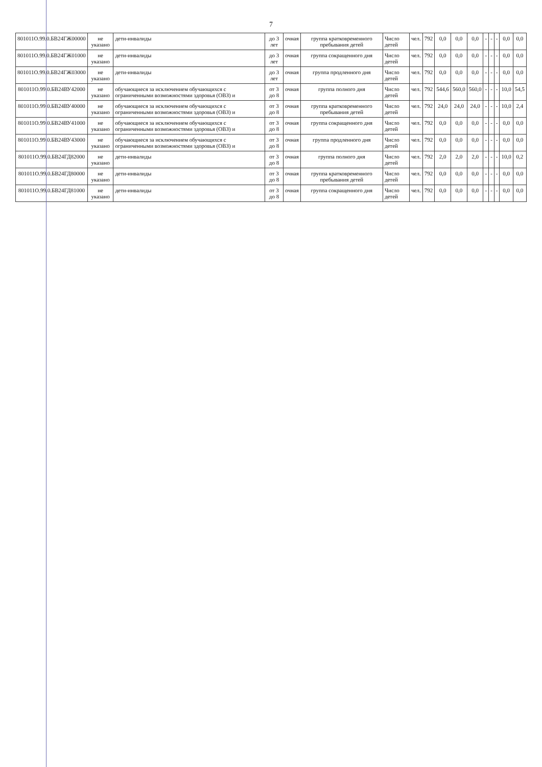7
| 801011О.99.0.БВ24ГЖ00000 | не указано | дети-инвалиды | до 3 лет | очная | группа кратковременного пребывания детей | Число детей | чел. | 792 | 0,0 | 0,0 | 0,0 | - | - | - | 0,0 | 0,0 |
| 801011О.99.0.БВ24ГЖ01000 | не указано | дети-инвалиды | до 3 лет | очная | группа сокращенного дня | Число детей | чел. | 792 | 0,0 | 0,0 | 0,0 | - | - | - | 0,0 | 0,0 |
| 801011О.99.0.БВ24ГЖ03000 | не указано | дети-инвалиды | до 3 лет | очная | группа продленного дня | Число детей | чел. | 792 | 0,0 | 0,0 | 0,0 | - | - | - | 0,0 | 0,0 |
| 801011О.99.0.БВ24ВУ42000 | не указано | обучающиеся за исключением обучающихся с ограниченными возможностями здоровья (ОВЗ) и | от 3 до 8 | очная | группа полного дня | Число детей | чел. | 792 | 544,6 | 560,0 | 560,0 | - | - | - | 10,0 | 54,5 |
| 801011О.99.0.БВ24ВУ40000 | не указано | обучающиеся за исключением обучающихся с ограниченными возможностями здоровья (ОВЗ) и | от 3 до 8 | очная | группа кратковременного пребывания детей | Число детей | чел. | 792 | 24,0 | 24,0 | 24,0 | - | - | - | 10,0 | 2,4 |
| 801011О.99.0.БВ24ВУ41000 | не указано | обучающиеся за исключением обучающихся с ограниченными возможностями здоровья (ОВЗ) и | от 3 до 8 | очная | группа сокращенного дня | Число детей | чел. | 792 | 0,0 | 0,0 | 0,0 | - | - | - | 0,0 | 0,0 |
| 801011О.99.0.БВ24ВУ43000 | не указано | обучающиеся за исключением обучающихся с ограниченными возможностями здоровья (ОВЗ) и | от 3 до 8 | очная | группа продленного дня | Число детей | чел. | 792 | 0,0 | 0,0 | 0,0 | - | - | - | 0,0 | 0,0 |
| 801011О.99.0.БВ24ГД82000 | не указано | дети-инвалиды | от 3 до 8 | очная | группа полного дня | Число детей | чел. | 792 | 2,0 | 2,0 | 2,0 | - | - | - | 10,0 | 0,2 |
| 801011О.99.0.БВ24ГД80000 | не указано | дети-инвалиды | от 3 до 8 | очная | группа кратковременного пребывания детей | Число детей | чел. | 792 | 0,0 | 0,0 | 0,0 | - | - | - | 0,0 | 0,0 |
| 801011О.99.0.БВ24ГД81000 | не указано | дети-инвалиды | от 3 до 8 | очная | группа сокращенного дня | Число детей | чел. | 792 | 0,0 | 0,0 | 0,0 | - | - | - | 0,0 | 0,0 |